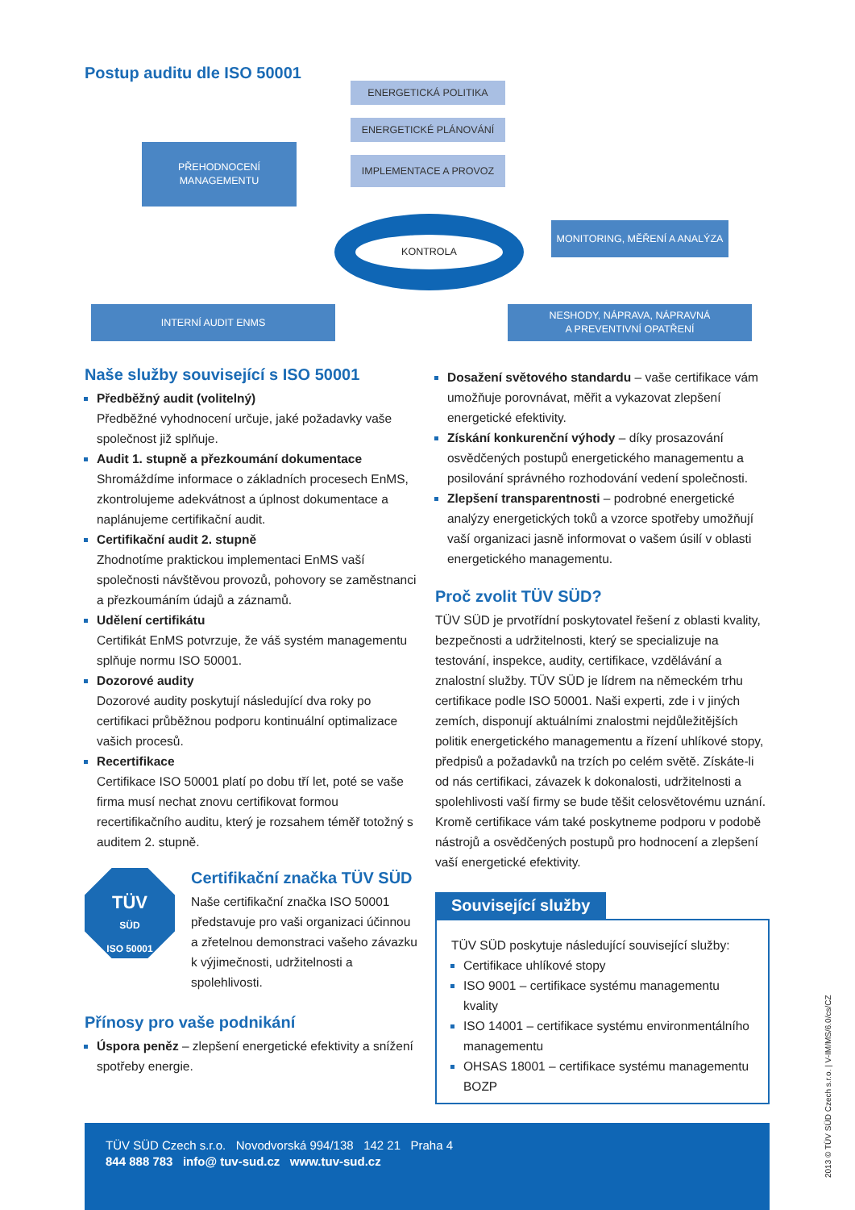Postup auditu dle ISO 50001
ENERGETICKÁ POLITIKA
ENERGETICKÉ PLÁNOVÁNÍ
IMPLEMENTACE A PROVOZ
PŘEHODNOCENÍ
MANAGEMENTU
KONTROLA
MONITORING, MĚŘENÍ A ANALÝZA
INTERNÍ AUDIT ENMS
NESHODY, NÁPRAVA, NÁPRAVNÁ
A PREVENTIVNÍ OPATŘENÍ
Naše služby související s ISO 50001
Předběžný audit (volitelný)
Předběžné vyhodnocení určuje, jaké požadavky vaše společnost již splňuje.
Audit 1. stupně a přezkoumání dokumentace
Shromáždíme informace o základních procesech EnMS, zkontrolujeme adekvátnost a úplnost dokumentace a naplánujeme certifikační audit.
Certifikační audit 2. stupně
Zhodnotíme praktickou implementaci EnMS vaší společnosti návštěvou provozů, pohovory se zaměstnanci a přezkoumáním údajů a záznamů.
Udělení certifikátu
Certifikát EnMS potvrzuje, že váš systém managementu splňuje normu ISO 50001.
Dozorové audity
Dozorové audity poskytují následující dva roky po certifikaci průběžnou podporu kontinuální optimalizace vašich procesů.
Recertifikace
Certifikace ISO 50001 platí po dobu tří let, poté se vaše firma musí nechat znovu certifikovat formou recertifikačního auditu, který je rozsahem téměř totožný s auditem 2. stupně.
TÜV
SÜD
ISO 50001
Certifikační značka TÜV SÜD
Naše certifikační značka ISO 50001 představuje pro vaši organizaci účinnou a zřetelnou demonstraci vašeho závazku k výjimečnosti, udržitelnosti a spolehlivosti.
Přínosy pro vaše podnikání
Úspora peněz – zlepšení energetické efektivity a snížení spotřeby energie.
Dosažení světového standardu – vaše certifikace vám umožňuje porovnávat, měřit a vykazovat zlepšení energetické efektivity.
Získání konkurenční výhody – díky prosazování osvědčených postupů energetického managementu a posilování správného rozhodování vedení společnosti.
Zlepšení transparentnosti – podrobné energetické analýzy energetických toků a vzorce spotřeby umožňují vaší organizaci jasně informovat o vašem úsilí v oblasti energetického managementu.
Proč zvolit TÜV SÜD?
TÜV SÜD je prvotřídní poskytovatel řešení z oblasti kvality, bezpečnosti a udržitelnosti, který se specializuje na testování, inspekce, audity, certifikace, vzdělávání a znalostní služby. TÜV SÜD je lídrem na německém trhu certifikace podle ISO 50001. Naši experti, zde i v jiných zemích, disponují aktuálními znalostmi nejdůležitějších politik energetického managementu a řízení uhlíkové stopy, předpisů a požadavků na trzích po celém světě. Získáte-li od nás certifikaci, závazek k dokonalosti, udržitelnosti a spolehlivosti vaší firmy se bude těšit celosvětovému uznání. Kromě certifikace vám také poskytneme podporu v podobě nástrojů a osvědčených postupů pro hodnocení a zlepšení vaší energetické efektivity.
Související služby
TÜV SÜD poskytuje následující související služby:
Certifikace uhlíkové stopy
ISO 9001 – certifikace systému managementu kvality
ISO 14001 – certifikace systému environmentálního managementu
OHSAS 18001 – certifikace systému managementu BOZP
TÜV SÜD Czech s.r.o. Novodvorská 994/138 142 21 Praha 4
844 888 783 info@ tuv-sud.cz www.tuv-sud.cz
2013 © TÜV SÜD Czech s.r.o. | V-IM/MS/6.0/cs/CZ